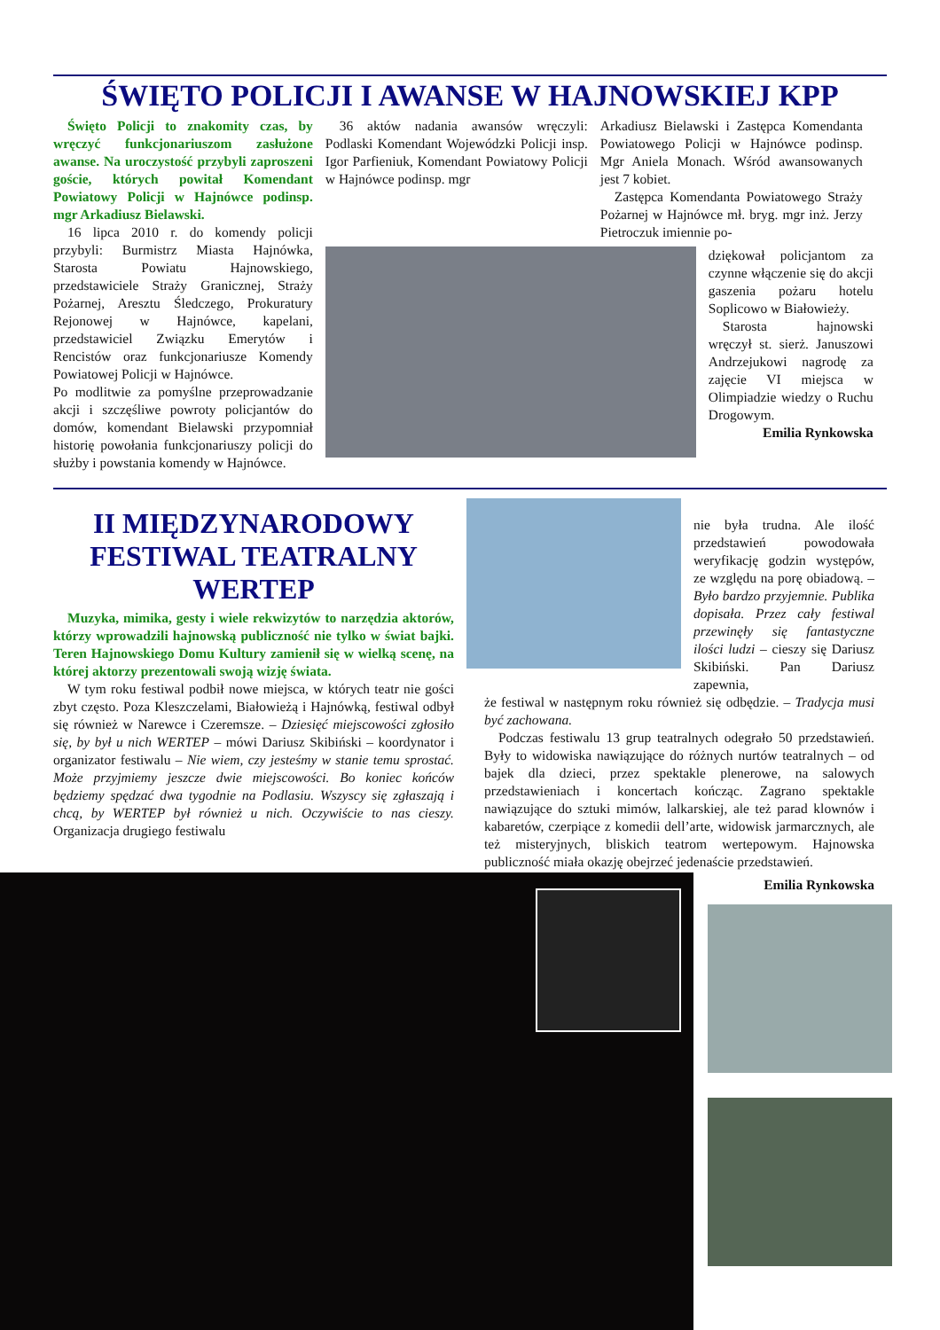ŚWIĘTO POLICJI I AWANSE W HAJNOWSKIEJ KPP
Święto Policji to znakomity czas, by wręczyć funkcjonariuszom zasłużone awanse. Na uroczystość przybyli zaproszeni goście, których powitał Komendant Powiatowy Policji w Hajnówce podinsp. mgr Arkadiusz Bielawski.
16 lipca 2010 r. do komendy policji przybyli: Burmistrz Miasta Hajnówka, Starosta Powiatu Hajnowskiego, przedstawiciele Straży Granicznej, Straży Pożarnej, Aresztu Śledczego, Prokuratury Rejonowej w Hajnówce, kapelani, przedstawiciel Związku Emerytów i Rencistów oraz funkcjonariusze Komendy Powiatowej Policji w Hajnówce.
Po modlitwie za pomyślne przeprowadzanie akcji i szczęśliwe powroty policjantów do domów, komendant Bielawski przypomniał historię powołania funkcjonariuszy policji do służby i powstania komendy w Hajnówce.
36 aktów nadania awansów wręczyli: Podlaski Komendant Wojewódzki Policji insp. Igor Parfieniuk, Komendant Powiatowy Policji w Hajnówce podinsp. mgr
Arkadiusz Bielawski i Zastępca Komendanta Powiatowego Policji w Hajnówce podinsp. Mgr Aniela Monach. Wśród awansowanych jest 7 kobiet.
Zastępca Komendanta Powiatowego Straży Pożarnej w Hajnówce mł. bryg. mgr inż. Jerzy Pietroczuk imiennie po-
dziękował policjantom za czynne włączenie się do akcji gaszenia pożaru hotelu Soplicowo w Białowieży.
Starosta hajnowski wręczył st. sierż. Januszowi Andrzejukowi nagrodę za zajęcie VI miejsca w Olimpiadzie wiedzy o Ruchu Drogowym.
Emilia Rynkowska
II MIĘDZYNARODOWY FESTIWAL TEATRALNY WERTEP
Muzyka, mimika, gesty i wiele rekwizytów to narzędzia aktorów, którzy wprowadzili hajnowską publiczność nie tylko w świat bajki. Teren Hajnowskiego Domu Kultury zamienił się w wielką scenę, na której aktorzy prezentowali swoją wizję świata.
W tym roku festiwal podbił nowe miejsca, w których teatr nie gości zbyt często. Poza Kleszczelami, Białowieżą i Hajnówką, festiwal odbył się również w Narewce i Czeremsze. – Dziesięć miejscowości zgłosiło się, by był u nich WERTEP – mówi Dariusz Skibiński – koordynator i organizator festiwalu – Nie wiem, czy jesteśmy w stanie temu sprostać. Może przyjmiemy jeszcze dwie miejscowości. Bo koniec końców będziemy spędzać dwa tygodnie na Podlasiu. Wszyscy się zgłaszają i chcą, by WERTEP był również u nich. Oczywiście to nas cieszy. Organizacja drugiego festiwalu
nie była trudna. Ale ilość przedstawień powodowała weryfikację godzin występów, ze względu na porę obiadową. – Było bardzo przyjemnie. Publika dopisała. Przez cały festiwal przewinęły się fantastyczne ilości ludzi – cieszy się Dariusz Skibiński. Pan Dariusz zapewnia,
że festiwal w następnym roku również się odbędzie. – Tradycja musi być zachowana.
Podczas festiwalu 13 grup teatralnych odegrało 50 przedstawień. Były to widowiska nawiązujące do różnych nurtów teatralnych – od bajek dla dzieci, przez spektakle plenerowe, na salowych przedstawieniach i koncertach kończąc. Zagrano spektakle nawiązujące do sztuki mimów, lalkarskiej, ale też parad klownów i kabaretów, czerpiące z komedii dell’arte, widowisk jarmarcznych, ale też misteryjnych, bliskich teatrom wertepowym. Hajnowska publiczność miała okazję obejrzeć jedenaście przedstawień.
Emilia Rynkowska